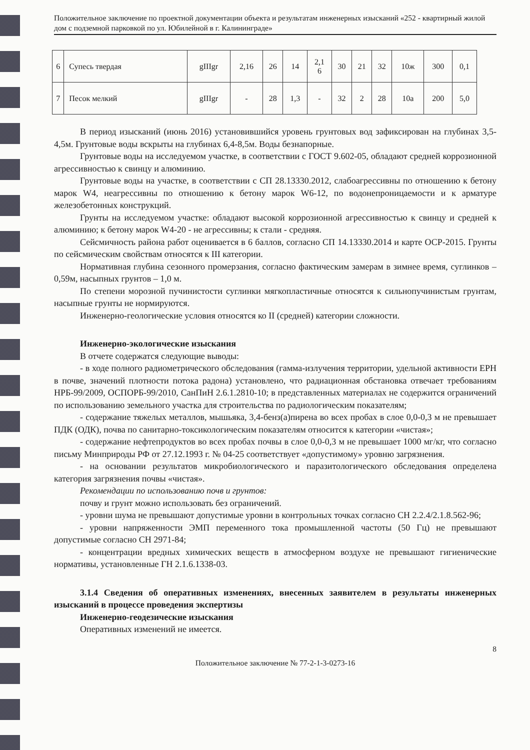Положительное заключение по проектной документации объекта и результатам инженерных изысканий «252 - квартирный жилой дом с подземной парковкой по ул. Юбилейной в г. Калининграде»
| 6 | Супесь твердая | gIIIgr | 2,16 | 26 | 14 | 2,1 6 | 30 | 21 | 32 | 10ж | 300 | 0,1 |
| 7 | Песок мелкий | gIIIgr | - | 28 | 1,3 | - | 32 | 2 | 28 | 10а | 200 | 5,0 |
В период изысканий (июнь 2016) установившийся уровень грунтовых вод зафиксирован на глубинах 3,5-4,5м. Грунтовые воды вскрыты на глубинах 6,4-8,5м. Воды безнапорные.
Грунтовые воды на исследуемом участке, в соответствии с ГОСТ 9.602-05, обладают средней коррозионной агрессивностью к свинцу и алюминию.
Грунтовые воды на участке, в соответствии с СП 28.13330.2012, слабоагрессивны по отношению к бетону марок W4, неагрессивны по отношению к бетону марок W6-12, по водонепроницаемости и к арматуре железобетонных конструкций.
Грунты на исследуемом участке: обладают высокой коррозионной агрессивностью к свинцу и средней к алюминию; к бетону марок W4-20 - не агрессивны; к стали - средняя.
Сейсмичность района работ оценивается в 6 баллов, согласно СП 14.13330.2014 и карте ОСР-2015. Грунты по сейсмическим свойствам относятся к III категории.
Нормативная глубина сезонного промерзания, согласно фактическим замерам в зимнее время, суглинков – 0,59м, насыпных грунтов – 1,0 м.
По степени морозной пучинистости суглинки мягкопластичные относятся к сильнопучинистым грунтам, насыпные грунты не нормируются.
Инженерно-геологические условия относятся ко II (средней) категории сложности.
Инженерно-экологические изыскания
В отчете содержатся следующие выводы:
- в ходе полного радиометрического обследования (гамма-излучения территории, удельной активности ЕРН в почве, значений плотности потока радона) установлено, что радиационная обстановка отвечает требованиям НРБ-99/2009, ОСПОРБ-99/2010, СанПиН 2.6.1.2810-10; в представленных материалах не содержится ограничений по использованию земельного участка для строительства по радиологическим показателям;
- содержание тяжелых металлов, мышьяка, 3,4-бенз(а)пирена во всех пробах в слое 0,0-0,3 м не превышает ПДК (ОДК), почва по санитарно-токсикологическим показателям относится к категории «чистая»;
- содержание нефтепродуктов во всех пробах почвы в слое 0,0-0,3 м не превышает 1000 мг/кг, что согласно письму Минприроды РФ от 27.12.1993 г. № 04-25 соответствует «допустимому» уровню загрязнения.
- на основании результатов микробиологического и паразитологического обследования определена категория загрязнения почвы «чистая».
Рекомендации по использованию почв и грунтов:
почву и грунт можно использовать без ограничений.
- уровни шума не превышают допустимые уровни в контрольных точках согласно СН 2.2.4/2.1.8.562-96;
- уровни напряженности ЭМП переменного тока промышленной частоты (50 Гц) не превышают допустимые согласно СН 2971-84;
- концентрации вредных химических веществ в атмосферном воздухе не превышают гигиенические нормативы, установленные ГН 2.1.6.1338-03.
3.1.4 Сведения об оперативных изменениях, внесенных заявителем в результаты инженерных изысканий в процессе проведения экспертизы
Инженерно-геодезические изыскания
Оперативных изменений не имеется.
8
Положительное заключение № 77-2-1-3-0273-16